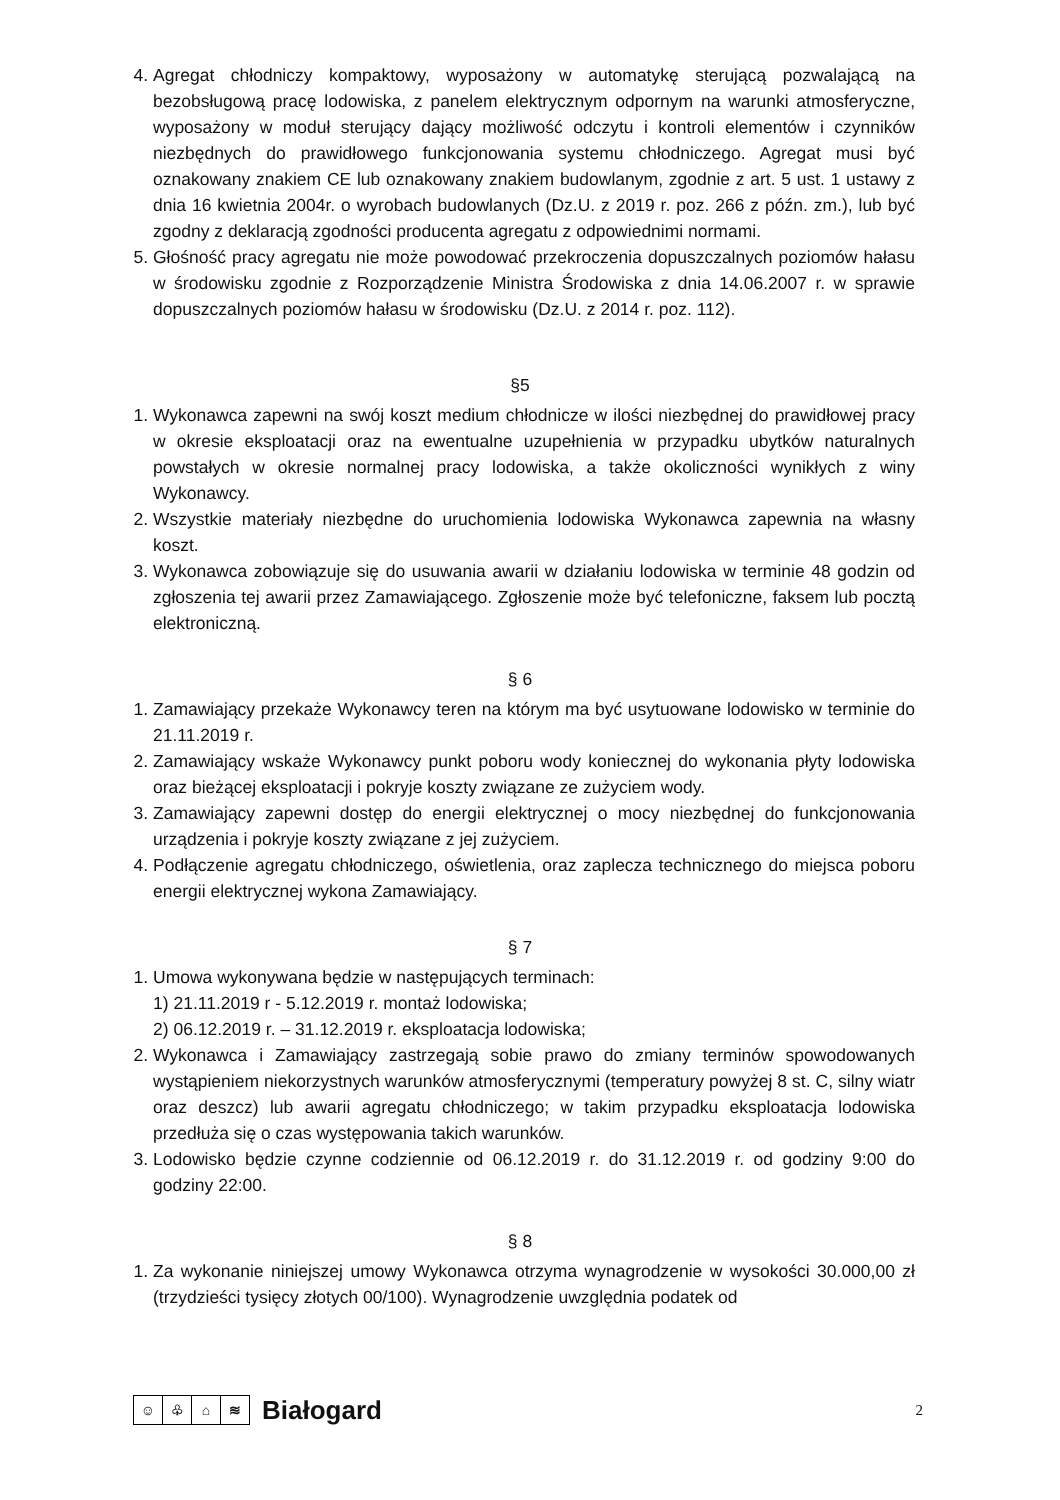4. Agregat chłodniczy kompaktowy, wyposażony w automatykę sterującą pozwalającą na bezobsługową pracę lodowiska, z panelem elektrycznym odpornym na warunki atmosferyczne, wyposażony w moduł sterujący dający możliwość odczytu i kontroli elementów i czynników niezbędnych do prawidłowego funkcjonowania systemu chłodniczego. Agregat musi być oznakowany znakiem CE lub oznakowany znakiem budowlanym, zgodnie z art. 5 ust. 1 ustawy z dnia 16 kwietnia 2004r. o wyrobach budowlanych (Dz.U. z 2019 r. poz. 266 z późn. zm.), lub być zgodny z deklaracją zgodności producenta agregatu z odpowiednimi normami.
5. Głośność pracy agregatu nie może powodować przekroczenia dopuszczalnych poziomów hałasu w środowisku zgodnie z Rozporządzenie Ministra Środowiska z dnia 14.06.2007 r. w sprawie dopuszczalnych poziomów hałasu w środowisku (Dz.U. z 2014 r. poz. 112).
§5
1. Wykonawca zapewni na swój koszt medium chłodnicze w ilości niezbędnej do prawidłowej pracy w okresie eksploatacji oraz na ewentualne uzupełnienia w przypadku ubytków naturalnych powstałych w okresie normalnej pracy lodowiska, a także okoliczności wynikłych z winy Wykonawcy.
2. Wszystkie materiały niezbędne do uruchomienia lodowiska Wykonawca zapewnia na własny koszt.
3. Wykonawca zobowiązuje się do usuwania awarii w działaniu lodowiska w terminie 48 godzin od zgłoszenia tej awarii przez Zamawiającego. Zgłoszenie może być telefoniczne, faksem lub pocztą elektroniczną.
§ 6
1. Zamawiający przekaże Wykonawcy teren na którym ma być usytuowane lodowisko w terminie do 21.11.2019 r.
2. Zamawiający wskaże Wykonawcy punkt poboru wody koniecznej do wykonania płyty lodowiska oraz bieżącej eksploatacji i pokryje koszty związane ze zużyciem wody.
3. Zamawiający zapewni dostęp do energii elektrycznej o mocy niezbędnej do funkcjonowania urządzenia i pokryje koszty związane z jej zużyciem.
4. Podłączenie agregatu chłodniczego, oświetlenia, oraz zaplecza technicznego do miejsca poboru energii elektrycznej wykona Zamawiający.
§ 7
1. Umowa wykonywana będzie w następujących terminach:
1) 21.11.2019 r - 5.12.2019 r. montaż lodowiska;
2) 06.12.2019 r. – 31.12.2019 r. eksploatacja lodowiska;
2. Wykonawca i Zamawiający zastrzegają sobie prawo do zmiany terminów spowodowanych wystąpieniem niekorzystnych warunków atmosferycznymi (temperatury powyżej 8 st. C, silny wiatr oraz deszcz) lub awarii agregatu chłodniczego; w takim przypadku eksploatacja lodowiska przedłuża się o czas występowania takich warunków.
3. Lodowisko będzie czynne codziennie od 06.12.2019 r. do 31.12.2019 r. od godziny 9:00 do godziny 22:00.
§ 8
1. Za wykonanie niniejszej umowy Wykonawca otrzyma wynagrodzenie w wysokości 30.000,00 zł (trzydzieści tysięcy złotych 00/100). Wynagrodzenie uwzględnia podatek od
☺ ♧ ⌂ ≋
Białogard
2